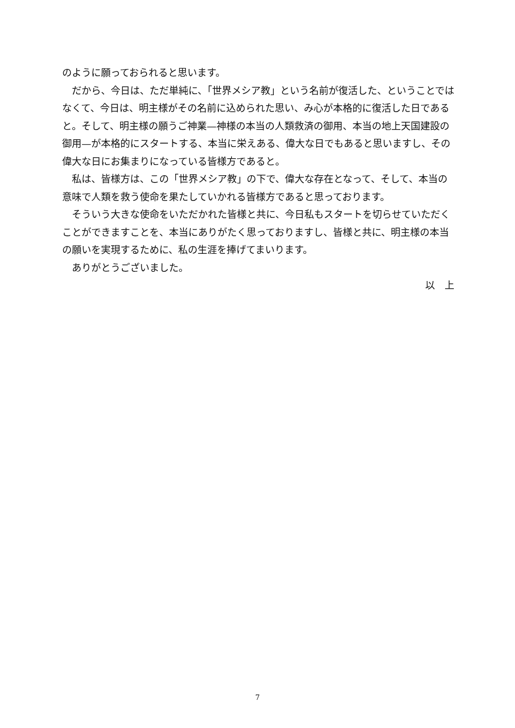のように願っておられると思います。
だから、今日は、ただ単純に、「世界メシア教」という名前が復活した、ということではなくて、今日は、明主様がその名前に込められた思い、み心が本格的に復活した日であると。そして、明主様の願うご神業—神様の本当の人類救済の御用、本当の地上天国建設の御用—が本格的にスタートする、本当に栄えある、偉大な日でもあると思いますし、その偉大な日にお集まりになっている皆様方であると。
私は、皆様方は、この「世界メシア教」の下で、偉大な存在となって、そして、本当の意味で人類を救う使命を果たしていかれる皆様方であると思っております。
そういう大きな使命をいただかれた皆様と共に、今日私もスタートを切らせていただくことができますことを、本当にありがたく思っておりますし、皆様と共に、明主様の本当の願いを実現するために、私の生涯を捧げてまいります。
ありがとうございました。
以　上
7